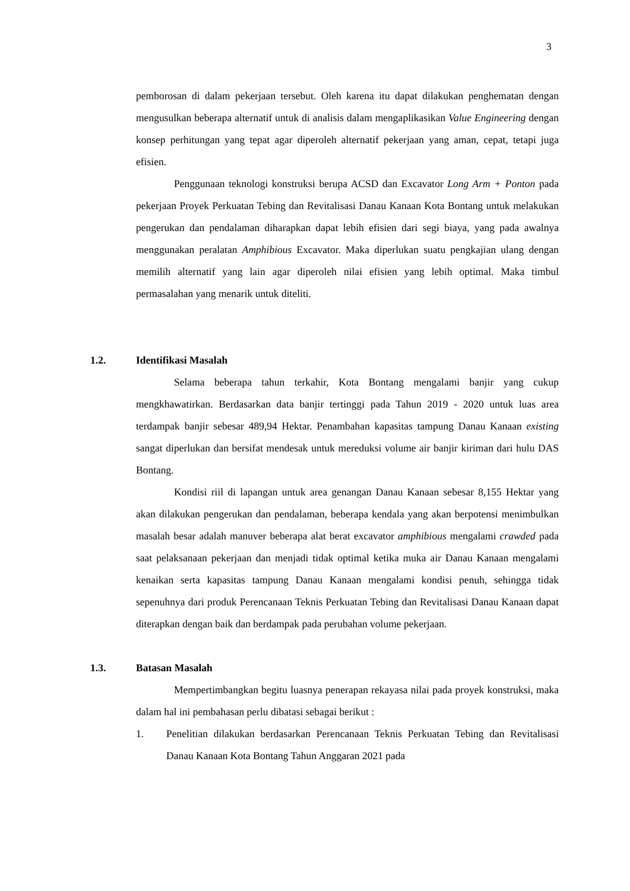3
pemborosan di dalam pekerjaan tersebut. Oleh karena itu dapat dilakukan penghematan dengan mengusulkan beberapa alternatif untuk di analisis dalam mengaplikasikan Value Engineering dengan konsep perhitungan yang tepat agar diperoleh alternatif pekerjaan yang aman, cepat, tetapi juga efisien.
Penggunaan teknologi konstruksi berupa ACSD dan Excavator Long Arm + Ponton pada pekerjaan Proyek Perkuatan Tebing dan Revitalisasi Danau Kanaan Kota Bontang untuk melakukan pengerukan dan pendalaman diharapkan dapat lebih efisien dari segi biaya, yang pada awalnya menggunakan peralatan Amphibious Excavator. Maka diperlukan suatu pengkajian ulang dengan memilih alternatif yang lain agar diperoleh nilai efisien yang lebih optimal. Maka timbul permasalahan yang menarik untuk diteliti.
1.2. Identifikasi Masalah
Selama beberapa tahun terkahir, Kota Bontang mengalami banjir yang cukup mengkhawatirkan. Berdasarkan data banjir tertinggi pada Tahun 2019 - 2020 untuk luas area terdampak banjir sebesar 489,94 Hektar. Penambahan kapasitas tampung Danau Kanaan existing sangat diperlukan dan bersifat mendesak untuk mereduksi volume air banjir kiriman dari hulu DAS Bontang.
Kondisi riil di lapangan untuk area genangan Danau Kanaan sebesar 8,155 Hektar yang akan dilakukan pengerukan dan pendalaman, beberapa kendala yang akan berpotensi menimbulkan masalah besar adalah manuver beberapa alat berat excavator amphibious mengalami crawded pada saat pelaksanaan pekerjaan dan menjadi tidak optimal ketika muka air Danau Kanaan mengalami kenaikan serta kapasitas tampung Danau Kanaan mengalami kondisi penuh, sehingga tidak sepenuhnya dari produk Perencanaan Teknis Perkuatan Tebing dan Revitalisasi Danau Kanaan dapat diterapkan dengan baik dan berdampak pada perubahan volume pekerjaan.
1.3. Batasan Masalah
Mempertimbangkan begitu luasnya penerapan rekayasa nilai pada proyek konstruksi, maka dalam hal ini pembahasan perlu dibatasi sebagai berikut :
1. Penelitian dilakukan berdasarkan Perencanaan Teknis Perkuatan Tebing dan Revitalisasi Danau Kanaan Kota Bontang Tahun Anggaran 2021 pada